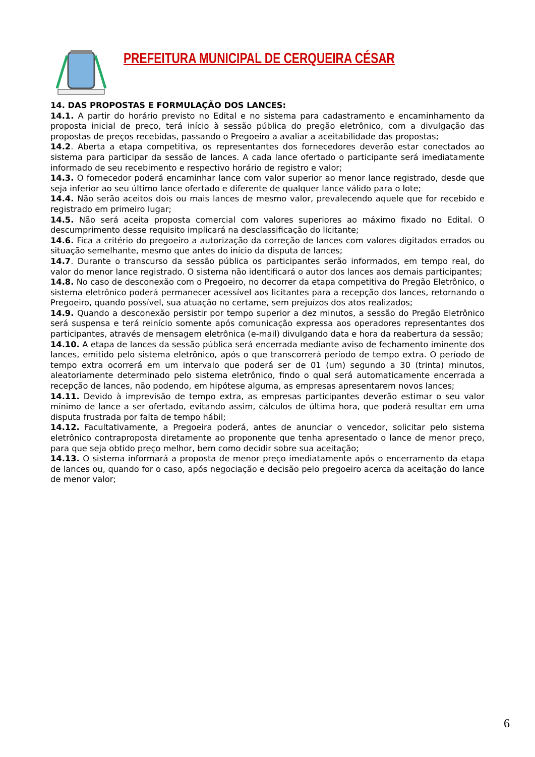PREFEITURA MUNICIPAL DE CERQUEIRA CÉSAR
14. DAS PROPOSTAS E FORMULAÇÃO DOS LANCES:
14.1. A partir do horário previsto no Edital e no sistema para cadastramento e encaminhamento da proposta inicial de preço, terá início à sessão pública do pregão eletrônico, com a divulgação das propostas de preços recebidas, passando o Pregoeiro a avaliar a aceitabilidade das propostas;
14.2. Aberta a etapa competitiva, os representantes dos fornecedores deverão estar conectados ao sistema para participar da sessão de lances. A cada lance ofertado o participante será imediatamente informado de seu recebimento e respectivo horário de registro e valor;
14.3. O fornecedor poderá encaminhar lance com valor superior ao menor lance registrado, desde que seja inferior ao seu último lance ofertado e diferente de qualquer lance válido para o lote;
14.4. Não serão aceitos dois ou mais lances de mesmo valor, prevalecendo aquele que for recebido e registrado em primeiro lugar;
14.5. Não será aceita proposta comercial com valores superiores ao máximo fixado no Edital. O descumprimento desse requisito implicará na desclassificação do licitante;
14.6. Fica a critério do pregoeiro a autorização da correção de lances com valores digitados errados ou situação semelhante, mesmo que antes do início da disputa de lances;
14.7. Durante o transcurso da sessão pública os participantes serão informados, em tempo real, do valor do menor lance registrado. O sistema não identificará o autor dos lances aos demais participantes;
14.8. No caso de desconexão com o Pregoeiro, no decorrer da etapa competitiva do Pregão Eletrônico, o sistema eletrônico poderá permanecer acessível aos licitantes para a recepção dos lances, retornando o Pregoeiro, quando possível, sua atuação no certame, sem prejuízos dos atos realizados;
14.9. Quando a desconexão persistir por tempo superior a dez minutos, a sessão do Pregão Eletrônico será suspensa e terá reinício somente após comunicação expressa aos operadores representantes dos participantes, através de mensagem eletrônica (e-mail) divulgando data e hora da reabertura da sessão;
14.10. A etapa de lances da sessão pública será encerrada mediante aviso de fechamento iminente dos lances, emitido pelo sistema eletrônico, após o que transcorrerá período de tempo extra. O período de tempo extra ocorrerá em um intervalo que poderá ser de 01 (um) segundo a 30 (trinta) minutos, aleatoriamente determinado pelo sistema eletrônico, findo o qual será automaticamente encerrada a recepção de lances, não podendo, em hipótese alguma, as empresas apresentarem novos lances;
14.11. Devido à imprevisão de tempo extra, as empresas participantes deverão estimar o seu valor mínimo de lance a ser ofertado, evitando assim, cálculos de última hora, que poderá resultar em uma disputa frustrada por falta de tempo hábil;
14.12. Facultativamente, a Pregoeira poderá, antes de anunciar o vencedor, solicitar pelo sistema eletrônico contraproposta diretamente ao proponente que tenha apresentado o lance de menor preço, para que seja obtido preço melhor, bem como decidir sobre sua aceitação;
14.13. O sistema informará a proposta de menor preço imediatamente após o encerramento da etapa de lances ou, quando for o caso, após negociação e decisão pelo pregoeiro acerca da aceitação do lance de menor valor;
6